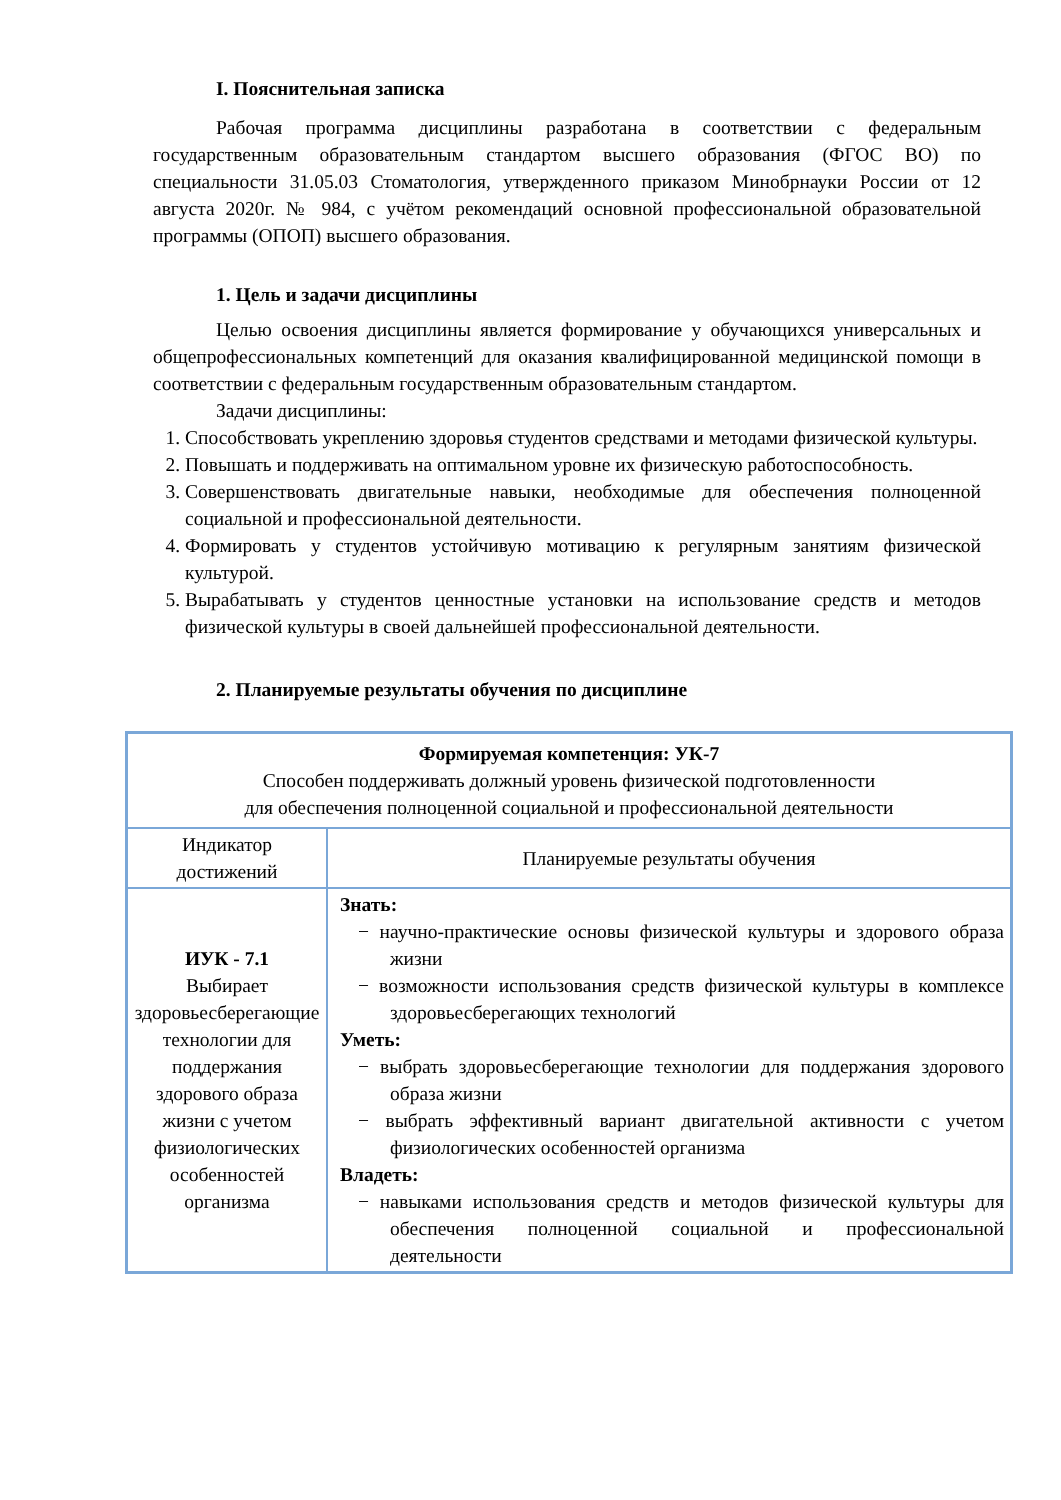I. Пояснительная записка
Рабочая программа дисциплины разработана в соответствии с федеральным государственным образовательным стандартом высшего образования (ФГОС ВО) по специальности 31.05.03 Стоматология, утвержденного приказом Минобрнауки России от 12 августа 2020г. № 984, с учётом рекомендаций основной профессиональной образовательной программы (ОПОП) высшего образования.
1. Цель и задачи дисциплины
Целью освоения дисциплины является формирование у обучающихся универсальных и общепрофессиональных компетенций для оказания квалифицированной медицинской помощи в соответствии с федеральным государственным образовательным стандартом.
Задачи дисциплины:
1. Способствовать укреплению здоровья студентов средствами и методами физической культуры.
2. Повышать и поддерживать на оптимальном уровне их физическую работоспособность.
3. Совершенствовать двигательные навыки, необходимые для обеспечения полноценной социальной и профессиональной деятельности.
4. Формировать у студентов устойчивую мотивацию к регулярным занятиям физической культурой.
5. Вырабатывать у студентов ценностные установки на использование средств и методов физической культуры в своей дальнейшей профессиональной деятельности.
2. Планируемые результаты обучения по дисциплине
| Формируемая компетенция: УК-7 Способен поддерживать должный уровень физической подготовленности для обеспечения полноценной социальной и профессиональной деятельности | |
| Индикатор достижений | Планируемые результаты обучения |
| ИУК - 7.1 Выбирает здоровьесберегающие технологии для поддержания здорового образа жизни с учетом физиологических особенностей организма | Знать: − научно-практические основы физической культуры и здорового образа жизни − возможности использования средств физической культуры в комплексе здоровьесберегающих технологий Уметь: − выбрать здоровьесберегающие технологии для поддержания здорового образа жизни − выбрать эффективный вариант двигательной активности с учетом физиологических особенностей организма Владеть: − навыками использования средств и методов физической культуры для обеспечения полноценной социальной и профессиональной деятельности |